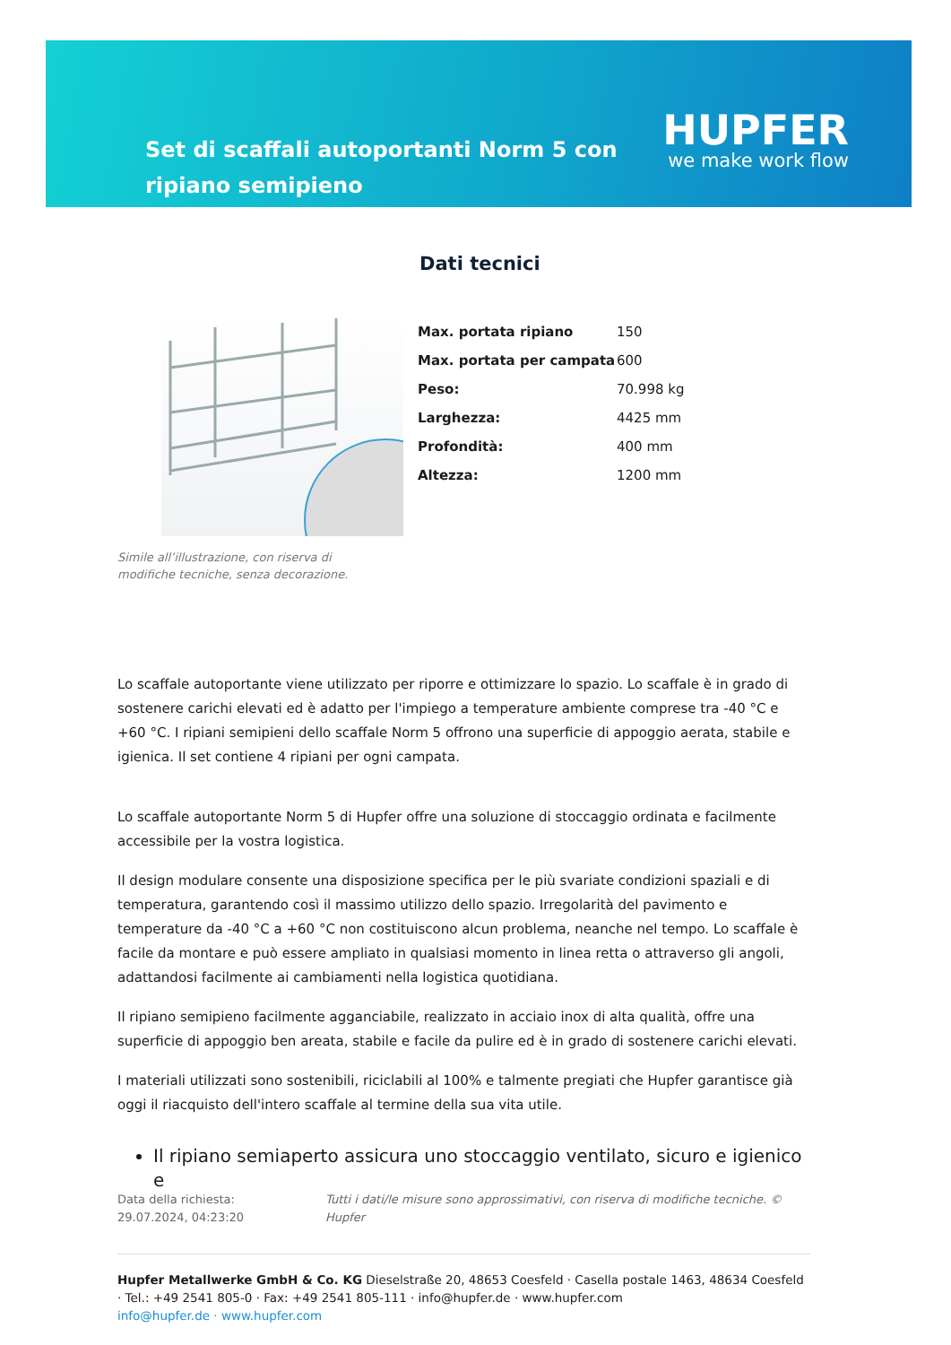Set di scaffali autoportanti Norm 5 con ripiano semipieno
HUPFER
we make work flow
Dati tecnici
Simile all’illustrazione, con riserva di modifiche tecniche, senza decorazione.
| Max. portata ripiano | 150 |
| Max. portata per campata | 600 |
| Peso: | 70.998 kg |
| Larghezza: | 4425 mm |
| Profondità: | 400 mm |
| Altezza: | 1200 mm |
Lo scaffale autoportante viene utilizzato per riporre e ottimizzare lo spazio. Lo scaffale è in grado di sostenere carichi elevati ed è adatto per l'impiego a temperature ambiente comprese tra -40 °C e +60 °C. I ripiani semipieni dello scaffale Norm 5 offrono una superficie di appoggio aerata, stabile e igienica. Il set contiene 4 ripiani per ogni campata.
Lo scaffale autoportante Norm 5 di Hupfer offre una soluzione di stoccaggio ordinata e facilmente accessibile per la vostra logistica.
Il design modulare consente una disposizione specifica per le più svariate condizioni spaziali e di temperatura, garantendo così il massimo utilizzo dello spazio. Irregolarità del pavimento e temperature da -40 °C a +60 °C non costituiscono alcun problema, neanche nel tempo. Lo scaffale è facile da montare e può essere ampliato in qualsiasi momento in linea retta o attraverso gli angoli, adattandosi facilmente ai cambiamenti nella logistica quotidiana.
Il ripiano semipieno facilmente agganciabile, realizzato in acciaio inox di alta qualità, offre una superficie di appoggio ben areata, stabile e facile da pulire ed è in grado di sostenere carichi elevati.
I materiali utilizzati sono sostenibili, riciclabili al 100% e talmente pregiati che Hupfer garantisce già oggi il riacquisto dell'intero scaffale al termine della sua vita utile.
Il ripiano semiaperto assicura uno stoccaggio ventilato, sicuro e igienico e
Data della richiesta: 29.07.2024, 04:23:20
Tutti i dati/le misure sono approssimativi, con riserva di modifiche tecniche. © Hupfer
Hupfer Metallwerke GmbH & Co. KG Dieselstraße 20, 48653 Coesfeld · Casella postale 1463, 48634 Coesfeld · Tel.: +49 2541 805-0 · Fax: +49 2541 805-111 · info@hupfer.de · www.hupfer.com
info@hupfer.de · www.hupfer.com